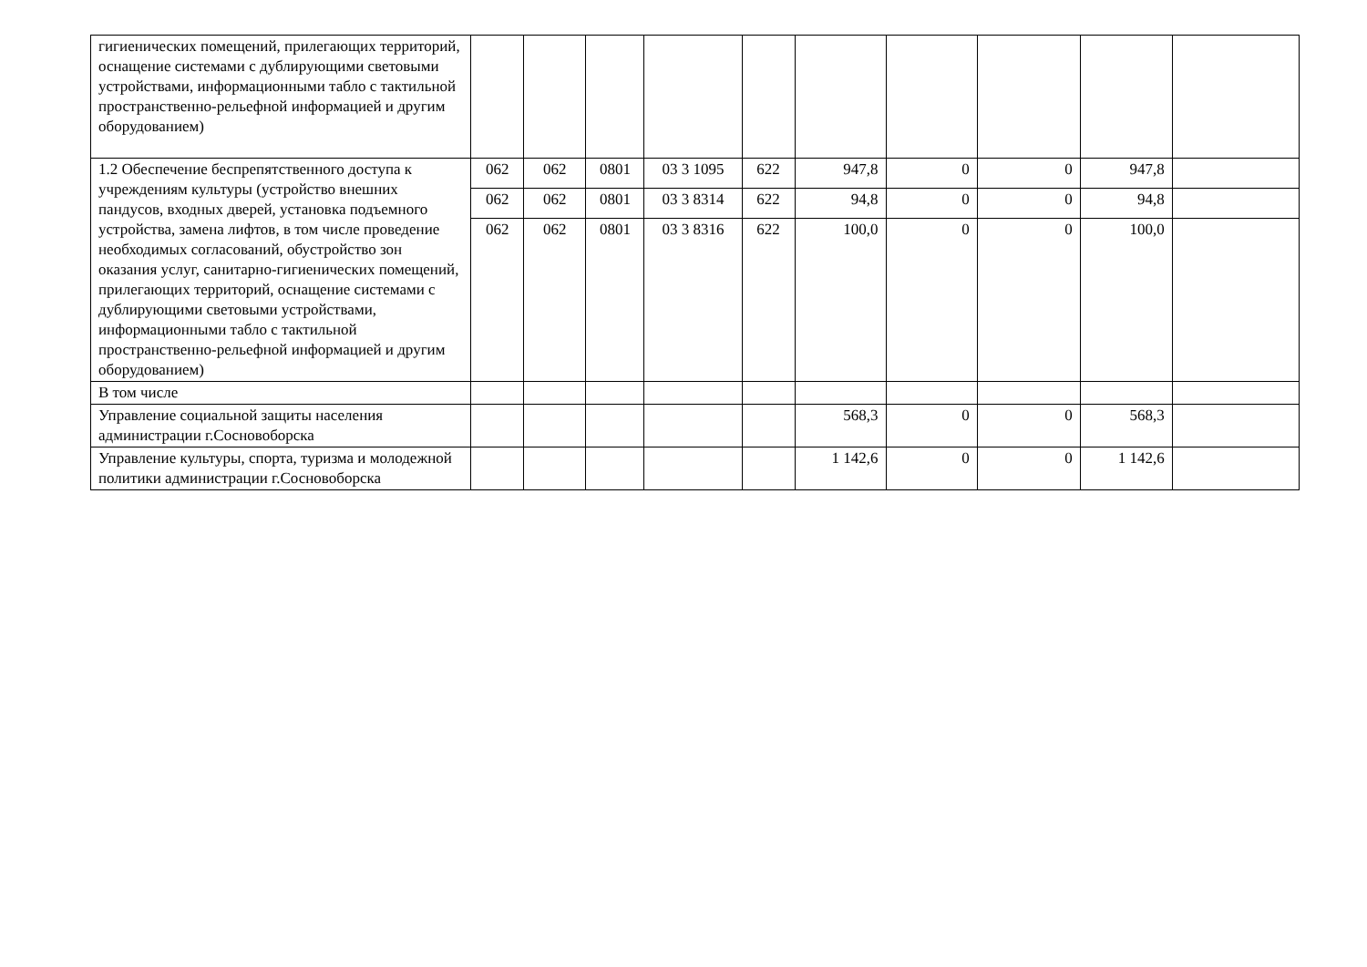| гигиенических помещений, прилегающих территорий, оснащение системами с дублирующими световыми устройствами, информационными табло с тактильной пространственно-рельефной информацией и другим оборудованием) | | | | | | | | | | |
| 1.2 Обеспечение беспрепятственного доступа к учреждениям культуры (устройство внешних пандусов, входных дверей, установка подъемного устройства, замена лифтов, в том числе проведение необходимых согласований, обустройство зон оказания услуг, санитарно-гигиенических помещений, прилегающих территорий, оснащение системами с дублирующими световыми устройствами, информационными табло с тактильной пространственно-рельефной информацией и другим оборудованием) | 062 | 062 | 0801 | 03 3 1095 | 622 | 947,8 | 0 | 0 | 947,8 | |
| | 062 | 062 | 0801 | 03 3 8314 | 622 | 94,8 | 0 | 0 | 94,8 | |
| | 062 | 062 | 0801 | 03 3 8316 | 622 | 100,0 | 0 | 0 | 100,0 | |
| В том числе | | | | | | | | | | |
| Управление социальной защиты населения администрации г.Сосновоборска | | | | | | 568,3 | 0 | 0 | 568,3 | |
| Управление культуры, спорта, туризма и молодежной политики администрации г.Сосновоборска | | | | | | 1 142,6 | 0 | 0 | 1 142,6 | |